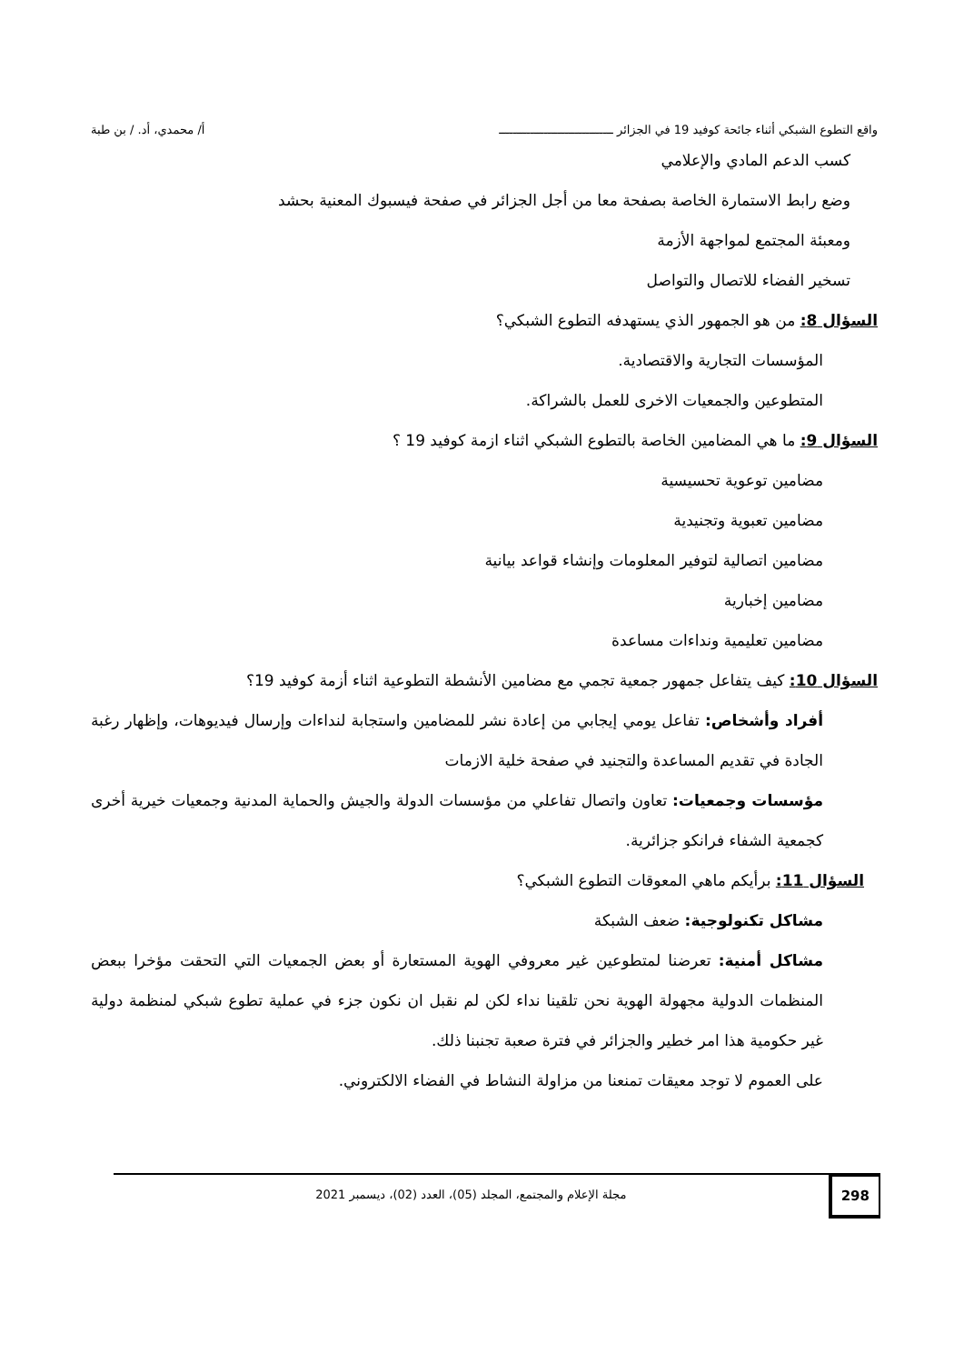واقع التطوع الشبكي أثناء جائحة كوفيد 19 في الجزائر ـــــــــــــــــــــــــــــــــ أ/ محمدي، أد. / بن طبة
كسب الدعم المادي والإعلامي
وضع رابط الاستمارة الخاصة بصفحة معا من أجل الجزائر في صفحة فيسبوك المعنية بحشد
ومعبئة المجتمع لمواجهة الأزمة
تسخير الفضاء للاتصال والتواصل
السؤال 8: من هو الجمهور الذي يستهدفه التطوع الشبكي؟
المؤسسات التجارية والاقتصادية.
المتطوعين والجمعيات الاخرى للعمل بالشراكة.
السؤال 9: ما هي المضامين الخاصة بالتطوع الشبكي اثناء ازمة كوفيد 19 ؟
مضامين توعوية تحسيسية
مضامين تعبوية وتجنيدية
مضامين اتصالية لتوفير المعلومات وإنشاء قواعد بيانية
مضامين إخبارية
مضامين تعليمية ونداءات مساعدة
السؤال 10: كيف يتفاعل جمهور جمعية تجمي مع مضامين الأنشطة التطوعية اثناء أزمة كوفيد 19؟
أفراد وأشخاص: تفاعل يومي إيجابي من إعادة نشر للمضامين واستجابة لنداءات وإرسال فيديوهات، وإظهار رغبة الجادة في تقديم المساعدة والتجنيد في صفحة خلية الازمات
مؤسسات وجمعيات: تعاون واتصال تفاعلي من مؤسسات الدولة والجيش والحماية المدنية وجمعيات خيرية أخرى كجمعية الشفاء فرانكو جزائرية.
السؤال 11: برأيكم ماهي المعوقات التطوع الشبكي؟
مشاكل تكنولوجية: ضعف الشبكة
مشاكل أمنية: تعرضنا لمتطوعين غير معروفي الهوية المستعارة أو بعض الجمعيات التي التحقت مؤخرا ببعض المنظمات الدولية مجهولة الهوية نحن تلقينا نداء لكن لم نقبل ان نكون جزء في عملية تطوع شبكي لمنظمة دولية غير حكومية هذا امر خطير والجزائر في فترة صعبة تجنبنا ذلك.
على العموم لا توجد معيقات تمنعنا من مزاولة النشاط في الفضاء الالكتروني.
298
مجلة الإعلام والمجتمع، المجلد (05)، العدد (02)، ديسمبر 2021